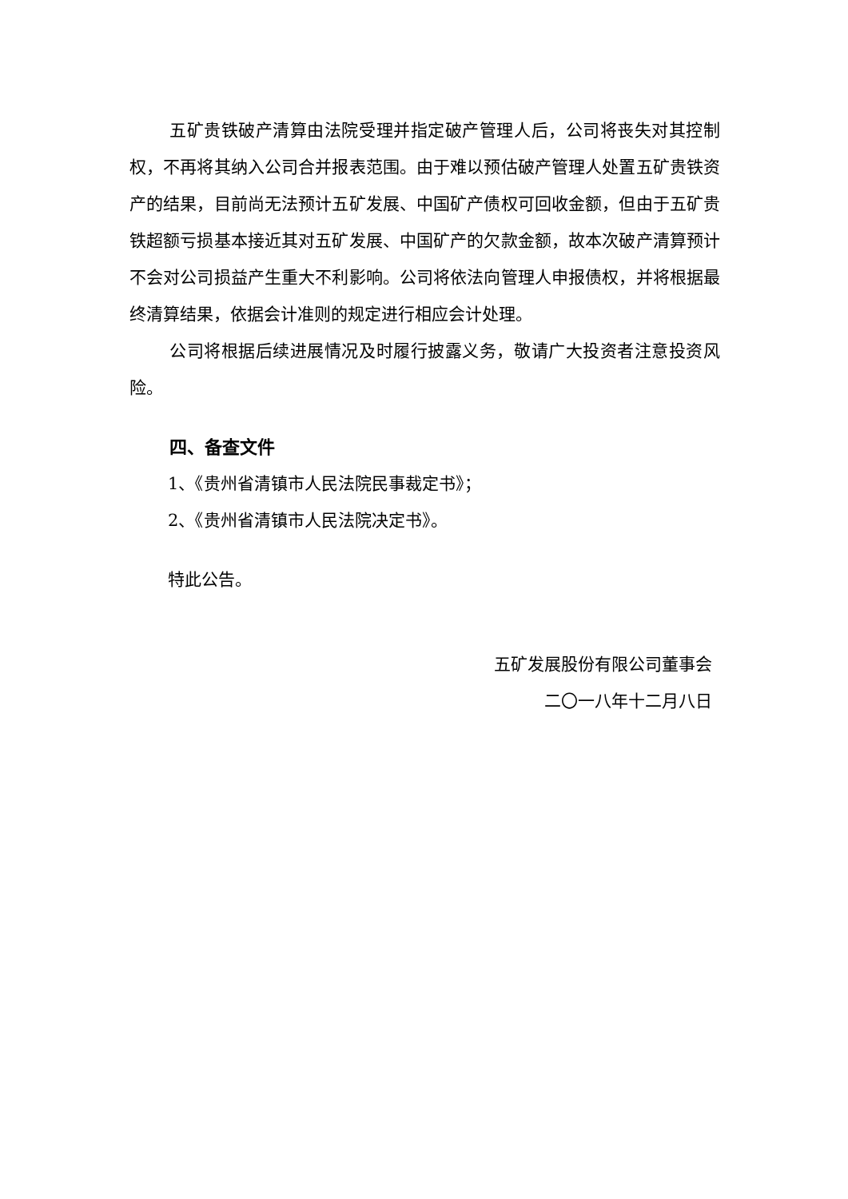五矿贵铁破产清算由法院受理并指定破产管理人后，公司将丧失对其控制权，不再将其纳入公司合并报表范围。由于难以预估破产管理人处置五矿贵铁资产的结果，目前尚无法预计五矿发展、中国矿产债权可回收金额，但由于五矿贵铁超额亏损基本接近其对五矿发展、中国矿产的欠款金额，故本次破产清算预计不会对公司损益产生重大不利影响。公司将依法向管理人申报债权，并将根据最终清算结果，依据会计准则的规定进行相应会计处理。
公司将根据后续进展情况及时履行披露义务，敬请广大投资者注意投资风险。
四、备查文件
1、《贵州省清镇市人民法院民事裁定书》；
2、《贵州省清镇市人民法院决定书》。
特此公告。
五矿发展股份有限公司董事会
二〇一八年十二月八日